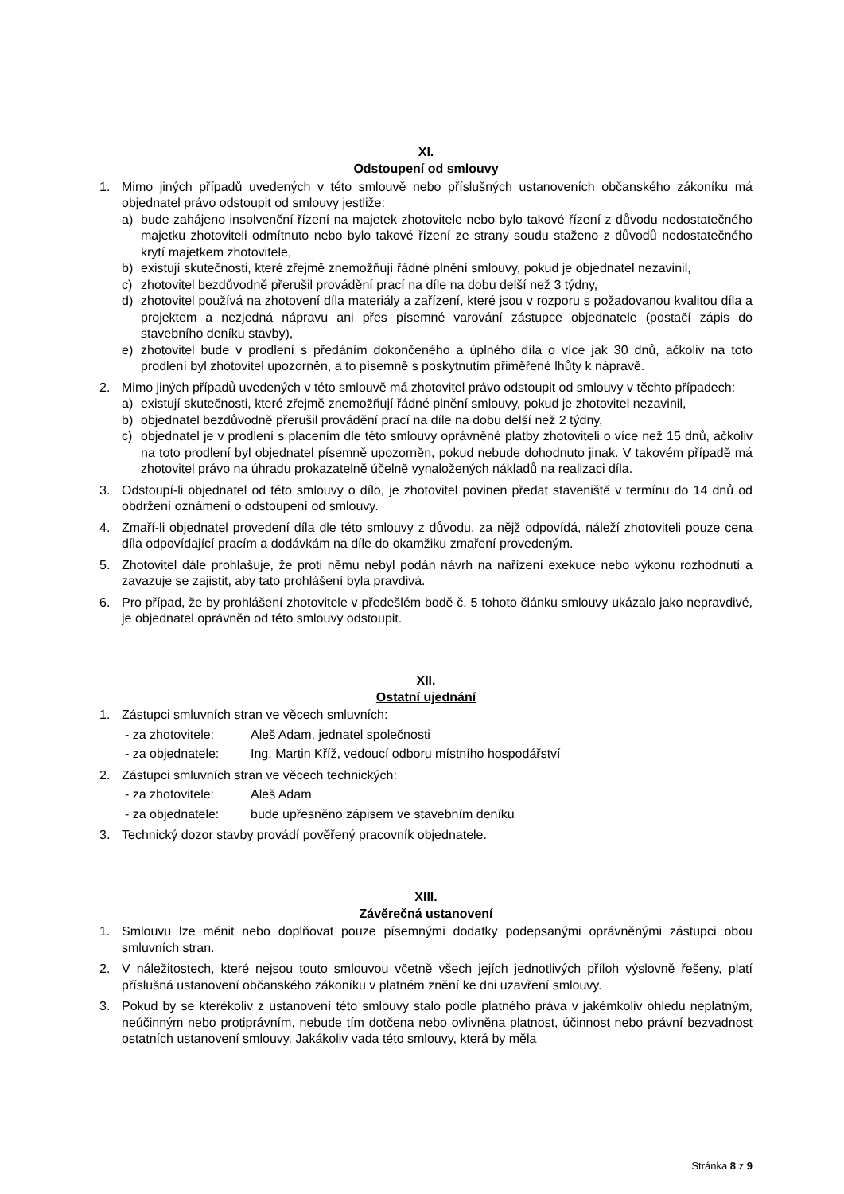XI.
Odstoupení od smlouvy
1. Mimo jiných případů uvedených v této smlouvě nebo příslušných ustanoveních občanského zákoníku má objednatel právo odstoupit od smlouvy jestliže:
a) bude zahájeno insolvenční řízení na majetek zhotovitele nebo bylo takové řízení z důvodu nedostatečného majetku zhotoviteli odmítnuto nebo bylo takové řízení ze strany soudu staženo z důvodů nedostatečného krytí majetkem zhotovitele,
b) existují skutečnosti, které zřejmě znemožňují řádné plnění smlouvy, pokud je objednatel nezavinil,
c) zhotovitel bezdůvodně přerušil provádění prací na díle na dobu delší než 3 týdny,
d) zhotovitel používá na zhotovení díla materiály a zařízení, které jsou v rozporu s požadovanou kvalitou díla a projektem a nezjedná nápravu ani přes písemné varování zástupce objednatele (postačí zápis do stavebního deníku stavby),
e) zhotovitel bude v prodlení s předáním dokončeného a úplného díla o více jak 30 dnů, ačkoliv na toto prodlení byl zhotovitel upozorněn, a to písemně s poskytnutím přiměřené lhůty k nápravě.
2. Mimo jiných případů uvedených v této smlouvě má zhotovitel právo odstoupit od smlouvy v těchto případech:
a) existují skutečnosti, které zřejmě znemožňují řádné plnění smlouvy, pokud je zhotovitel nezavinil,
b) objednatel bezdůvodně přerušil provádění prací na díle na dobu delší než 2 týdny,
c) objednatel je v prodlení s placením dle této smlouvy oprávněné platby zhotoviteli o více než 15 dnů, ačkoliv na toto prodlení byl objednatel písemně upozorněn, pokud nebude dohodnuto jinak. V takovém případě má zhotovitel právo na úhradu prokazatelně účelně vynaložených nákladů na realizaci díla.
3. Odstoupí-li objednatel od této smlouvy o dílo, je zhotovitel povinen předat staveniště v termínu do 14 dnů od obdržení oznámení o odstoupení od smlouvy.
4. Zmaří-li objednatel provedení díla dle této smlouvy z důvodu, za nějž odpovídá, náleží zhotoviteli pouze cena díla odpovídající pracím a dodávkám na díle do okamžiku zmaření provedeným.
5. Zhotovitel dále prohlašuje, že proti němu nebyl podán návrh na nařízení exekuce nebo výkonu rozhodnutí a zavazuje se zajistit, aby tato prohlášení byla pravdivá.
6. Pro případ, že by prohlášení zhotovitele v předešlém bodě č. 5 tohoto článku smlouvy ukázalo jako nepravdivé, je objednatel oprávněn od této smlouvy odstoupit.
XII.
Ostatní ujednání
1. Zástupci smluvních stran ve věcech smluvních:
- za zhotovitele: Aleš Adam, jednatel společnosti
- za objednatele: Ing. Martin Kříž, vedoucí odboru místního hospodářství
2. Zástupci smluvních stran ve věcech technických:
- za zhotovitele: Aleš Adam
- za objednatele: bude upřesněno zápisem ve stavebním deníku
3. Technický dozor stavby provádí pověřený pracovník objednatele.
XIII.
Závěrečná ustanovení
1. Smlouvu lze měnit nebo doplňovat pouze písemnými dodatky podepsanými oprávněnými zástupci obou smluvních stran.
2. V náležitostech, které nejsou touto smlouvou včetně všech jejích jednotlivých příloh výslovně řešeny, platí příslušná ustanovení občanského zákoníku v platném znění ke dni uzavření smlouvy.
3. Pokud by se kterékoliv z ustanovení této smlouvy stalo podle platného práva v jakémkoliv ohledu neplatným, neúčinným nebo protiprávním, nebude tím dotčena nebo ovlivněna platnost, účinnost nebo právní bezvadnost ostatních ustanovení smlouvy. Jakákoliv vada této smlouvy, která by měla
Stránka 8 z 9